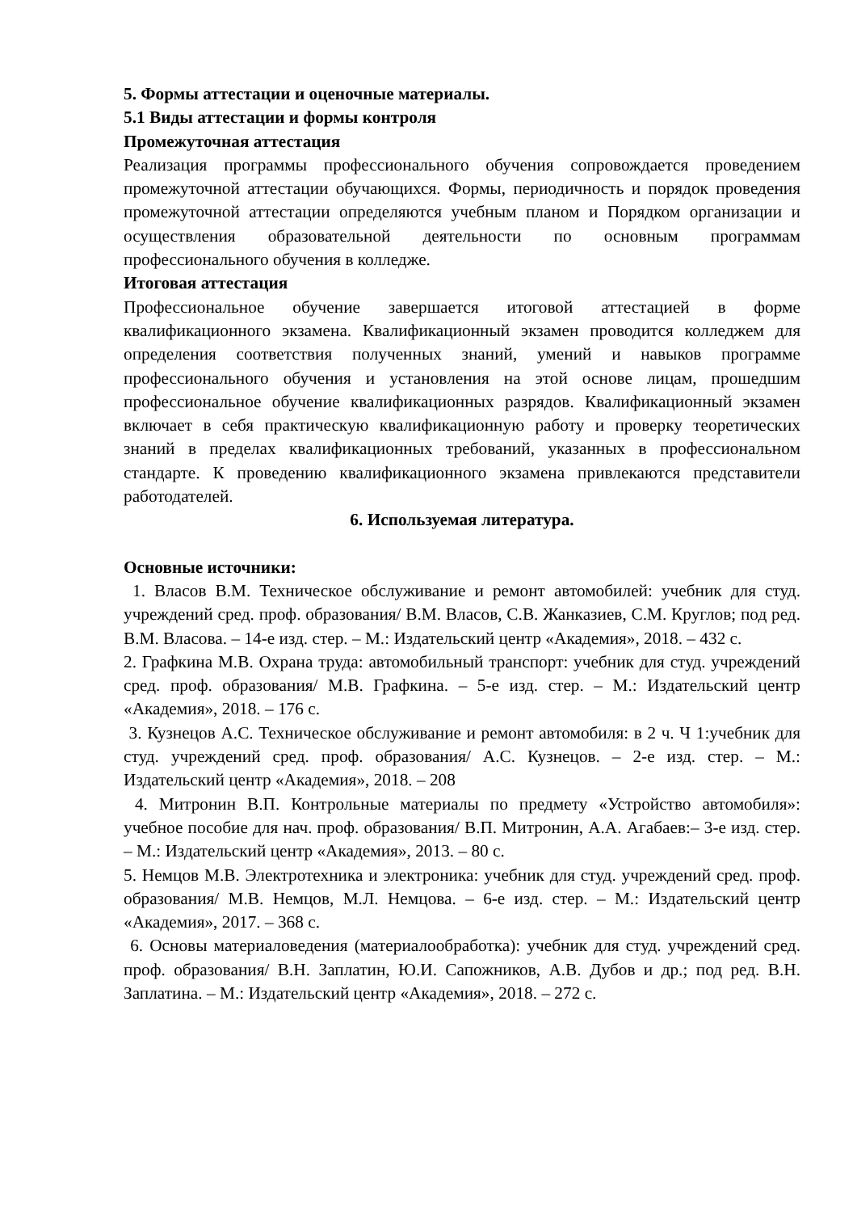5. Формы аттестации и оценочные материалы.
5.1 Виды аттестации и формы контроля
Промежуточная аттестация
Реализация программы профессионального обучения сопровождается проведением промежуточной аттестации обучающихся. Формы, периодичность и порядок проведения промежуточной аттестации определяются учебным планом и Порядком организации и осуществления образовательной деятельности по основным программам профессионального обучения в колледже.
Итоговая аттестация
Профессиональное обучение завершается итоговой аттестацией в форме квалификационного экзамена. Квалификационный экзамен проводится колледжем для определения соответствия полученных знаний, умений и навыков программе профессионального обучения и установления на этой основе лицам, прошедшим профессиональное обучение квалификационных разрядов. Квалификационный экзамен включает в себя практическую квалификационную работу и проверку теоретических знаний в пределах квалификационных требований, указанных в профессиональном стандарте. К проведению квалификационного экзамена привлекаются представители работодателей.
6. Используемая литература.
Основные источники:
1. Власов В.М. Техническое обслуживание и ремонт автомобилей: учебник для студ. учреждений сред. проф. образования/ В.М. Власов, С.В. Жанказиев, С.М. Круглов; под ред. В.М. Власова. – 14-е изд. стер. – М.: Издательский центр «Академия», 2018. – 432 с.
2. Графкина М.В. Охрана труда: автомобильный транспорт: учебник для студ. учреждений сред. проф. образования/ М.В. Графкина. – 5-е изд. стер. – М.: Издательский центр «Академия», 2018. – 176 с.
3. Кузнецов А.С. Техническое обслуживание и ремонт автомобиля: в 2 ч. Ч 1:учебник для студ. учреждений сред. проф. образования/ А.С. Кузнецов. – 2-е изд. стер. – М.: Издательский центр «Академия», 2018. – 208
4. Митронин В.П. Контрольные материалы по предмету «Устройство автомобиля»: учебное пособие для нач. проф. образования/ В.П. Митронин, А.А. Агабаев:– 3-е изд. стер. – М.: Издательский центр «Академия», 2013. – 80 с.
5. Немцов М.В. Электротехника и электроника: учебник для студ. учреждений сред. проф. образования/ М.В. Немцов, М.Л. Немцова. – 6-е изд. стер. – М.: Издательский центр «Академия», 2017. – 368 с.
6. Основы материаловедения (материалообработка): учебник для студ. учреждений сред. проф. образования/ В.Н. Заплатин, Ю.И. Сапожников, А.В. Дубов и др.; под ред. В.Н. Заплатина. – М.: Издательский центр «Академия», 2018. – 272 с.